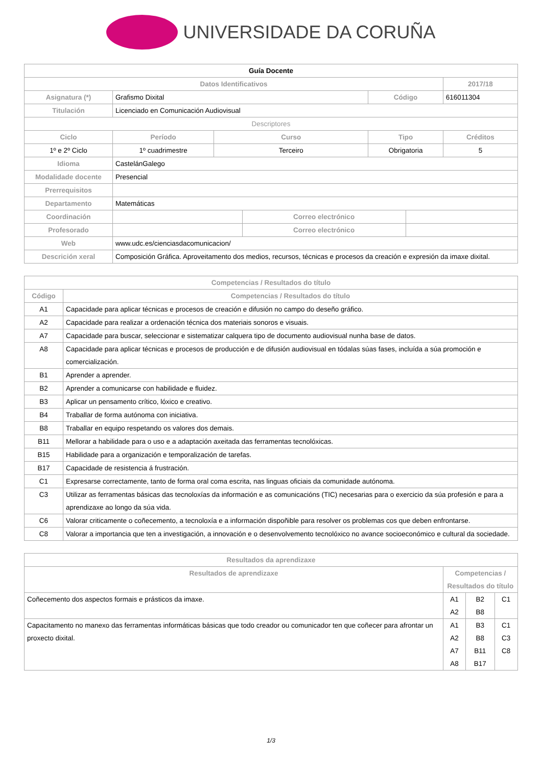UNIVERSIDADE DA CORUÑA
| Guía Docente | | | | | | | |
| --- | --- | --- | --- | --- | --- | --- | --- |
| Datos Identificativos | | | | | | | 2017/18 |
| Asignatura (*) | Grafismo Dixital | | | | Código | | 616011304 |
| Titulación | Licenciado en Comunicación Audiovisual | | | | | | |
| Descriptores | | | | | | | |
| Ciclo | | Período | Curso | | Tipo | | Créditos |
| 1º e 2º Ciclo | | 1º cuadrimestre | Terceiro | | Obrigatoria | | 5 |
| Idioma | CastelánGalego | | | | | | |
| Modalidade docente | Presencial | | | | | | |
| Prerrequisitos | | | | | | | |
| Departamento | Matemáticas | | | | | | |
| Coordinación | | | | Correo electrónico | | | |
| Profesorado | | | | Correo electrónico | | | |
| Web | www.udc.es/cienciasdacomunicacion/ | | | | | | |
| Descrición xeral | Composición Gráfica. Aproveitamento dos medios, recursos, técnicas e procesos da creación e expresión da imaxe dixital. | | | | | | |
| Competencias / Resultados do título | |
| --- | --- |
| Código | Competencias / Resultados do título |
| A1 | Capacidade para aplicar técnicas e procesos de creación e difusión no campo do deseño gráfico. |
| A2 | Capacidade para realizar a ordenación técnica dos materiais sonoros e visuais. |
| A7 | Capacidade para buscar, seleccionar e sistematizar calquera tipo de documento audiovisual nunha base de datos. |
| A8 | Capacidade para aplicar técnicas e procesos de producción e de difusión audiovisual en tódalas súas fases, incluída a súa promoción e comercialización. |
| B1 | Aprender a aprender. |
| B2 | Aprender a comunicarse con habilidade e fluidez. |
| B3 | Aplicar un pensamento crítico, lóxico e creativo. |
| B4 | Traballar de forma autónoma con iniciativa. |
| B8 | Traballar en equipo respetando os valores dos demais. |
| B11 | Mellorar a habilidade para o uso e a adaptación axeitada das ferramentas tecnolóxicas. |
| B15 | Habilidade para a organización e temporalización de tarefas. |
| B17 | Capacidade de resistencia á frustración. |
| C1 | Expresarse correctamente, tanto de forma oral coma escrita, nas linguas oficiais da comunidade autónoma. |
| C3 | Utilizar as ferramentas básicas das tecnoloxías da información e as comunicacións (TIC) necesarias para o exercicio da súa profesión e para a aprendizaxe ao longo da súa vida. |
| C6 | Valorar criticamente o coñecemento, a tecnoloxía e a información dispoñible para resolver os problemas cos que deben enfrontarse. |
| C8 | Valorar a importancia que ten a investigación, a innovación e o desenvolvemento tecnolóxico no avance socioeconómico e cultural da sociedade. |
| Resultados da aprendizaxe | | | |
| --- | --- | --- | --- |
| Resultados de aprendizaxe | Competencias / Resultados do título | | |
| Coñecemento dos aspectos formais e prásticos da imaxe. | A1 A2 | B2 B8 | C1 |
| Capacitamento no manexo das ferramentas informáticas básicas que todo creador ou comunicador ten que coñecer para afrontar un proxecto dixital. | A1 A2 A7 A8 | B3 B8 B11 B17 | C1 C3 C8 |
1/3